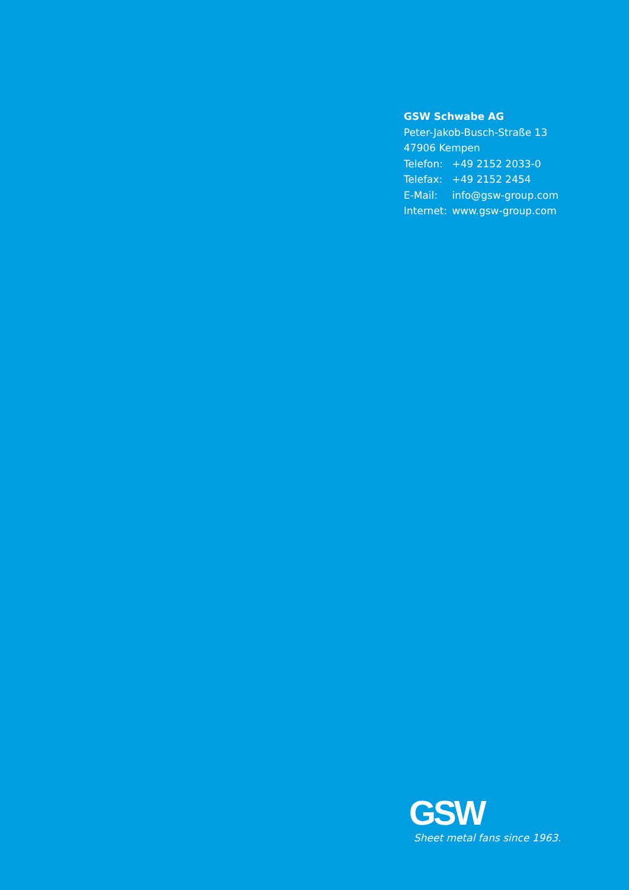GSW Schwabe AG
Peter-Jakob-Busch-Straße 13
47906 Kempen
Telefon: +49 2152 2033-0
Telefax: +49 2152 2454
E-Mail: info@gsw-group.com
Internet: www.gsw-group.com
GSW
Sheet metal fans since 1963.